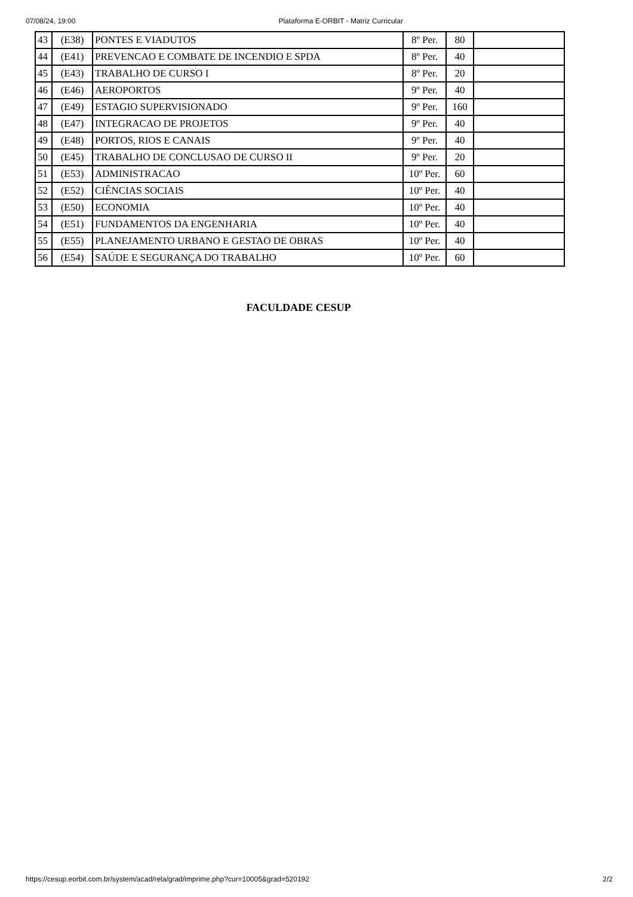07/08/24, 19:00 Plataforma E-ORBIT - Matriz Curricular
| 43 | (E38) | PONTES E VIADUTOS | 8º Per. | 80 | |
| 44 | (E41) | PREVENCAO E COMBATE DE INCENDIO E SPDA | 8º Per. | 40 | |
| 45 | (E43) | TRABALHO DE CURSO I | 8º Per. | 20 | |
| 46 | (E46) | AEROPORTOS | 9º Per. | 40 | |
| 47 | (E49) | ESTAGIO SUPERVISIONADO | 9º Per. | 160 | |
| 48 | (E47) | INTEGRACAO DE PROJETOS | 9º Per. | 40 | |
| 49 | (E48) | PORTOS, RIOS E CANAIS | 9º Per. | 40 | |
| 50 | (E45) | TRABALHO DE CONCLUSAO DE CURSO II | 9º Per. | 20 | |
| 51 | (E53) | ADMINISTRACAO | 10º Per. | 60 | |
| 52 | (E52) | CIÊNCIAS SOCIAIS | 10º Per. | 40 | |
| 53 | (E50) | ECONOMIA | 10º Per. | 40 | |
| 54 | (E51) | FUNDAMENTOS DA ENGENHARIA | 10º Per. | 40 | |
| 55 | (E55) | PLANEJAMENTO URBANO E GESTAO DE OBRAS | 10º Per. | 40 | |
| 56 | (E54) | SAÚDE E SEGURANÇA DO TRABALHO | 10º Per. | 60 | |
FACULDADE CESUP
https://cesup.eorbit.com.br/system/acad/rela/grad/imprime.php?cur=10005&grad=520192 2/2